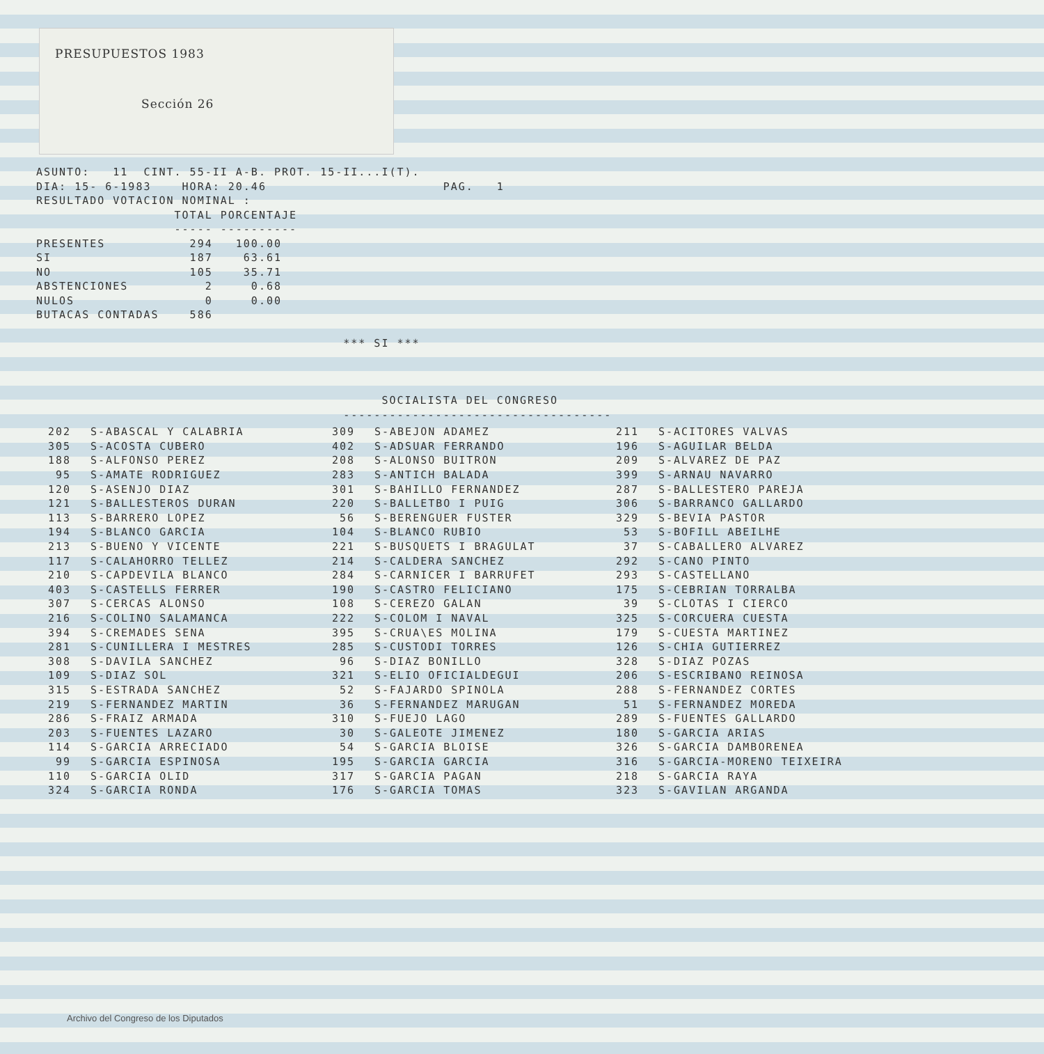PRESUPUESTOS 1983
Sección 26
ASUNTO: 11 CINT. 55-II A-B. PROT. 15-II...I(T). DIA: 15- 6-1983 HORA: 20.46 PAG. 1 RESULTADO VOTACION NOMINAL : TOTAL PORCENTAJE ----- ---------- PRESENTES 294 100.00 SI 187 63.61 NO 105 35.71 ABSTENCIONES 2 0.68 NULOS 0 0.00 BUTACAS CONTADAS 586 *** SI *** SOCIALISTA DEL CONGRESO -----------------------------------
| 202 | S-ABASCAL Y CALABRIA | 309 | S-ABEJON ADAMEZ | 211 | S-ACITORES VALVAS |
| 305 | S-ACOSTA CUBERO | 402 | S-ADSUAR FERRANDO | 196 | S-AGUILAR BELDA |
| 188 | S-ALFONSO PEREZ | 208 | S-ALONSO BUITRON | 209 | S-ALVAREZ DE PAZ |
| 95 | S-AMATE RODRIGUEZ | 283 | S-ANTICH BALADA | 399 | S-ARNAU NAVARRO |
| 120 | S-ASENJO DIAZ | 301 | S-BAHILLO FERNANDEZ | 287 | S-BALLESTERO PAREJA |
| 121 | S-BALLESTEROS DURAN | 220 | S-BALLETBO I PUIG | 306 | S-BARRANCO GALLARDO |
| 113 | S-BARRERO LOPEZ | 56 | S-BERENGUER FUSTER | 329 | S-BEVIA PASTOR |
| 194 | S-BLANCO GARCIA | 104 | S-BLANCO RUBIO | 53 | S-BOFILL ABEILHE |
| 213 | S-BUENO Y VICENTE | 221 | S-BUSQUETS I BRAGULAT | 37 | S-CABALLERO ALVAREZ |
| 117 | S-CALAHORRO TELLEZ | 214 | S-CALDERA SANCHEZ | 292 | S-CANO PINTO |
| 210 | S-CAPDEVILA BLANCO | 284 | S-CARNICER I BARRUFET | 293 | S-CASTELLANO |
| 403 | S-CASTELLS FERRER | 190 | S-CASTRO FELICIANO | 175 | S-CEBRIAN TORRALBA |
| 307 | S-CERCAS ALONSO | 108 | S-CEREZO GALAN | 39 | S-CLOTAS I CIERCO |
| 216 | S-COLINO SALAMANCA | 222 | S-COLOM I NAVAL | 325 | S-CORCUERA CUESTA |
| 394 | S-CREMADES SENA | 395 | S-CRUA\ES MOLINA | 179 | S-CUESTA MARTINEZ |
| 281 | S-CUNILLERA I MESTRES | 285 | S-CUSTODI TORRES | 126 | S-CHIA GUTIERREZ |
| 308 | S-DAVILA SANCHEZ | 96 | S-DIAZ BONILLO | 328 | S-DIAZ POZAS |
| 109 | S-DIAZ SOL | 321 | S-ELIO OFICIALDEGUI | 206 | S-ESCRIBANO REINOSA |
| 315 | S-ESTRADA SANCHEZ | 52 | S-FAJARDO SPINOLA | 288 | S-FERNANDEZ CORTES |
| 219 | S-FERNANDEZ MARTIN | 36 | S-FERNANDEZ MARUGAN | 51 | S-FERNANDEZ MOREDA |
| 286 | S-FRAIZ ARMADA | 310 | S-FUEJO LAGO | 289 | S-FUENTES GALLARDO |
| 203 | S-FUENTES LAZARO | 30 | S-GALEOTE JIMENEZ | 180 | S-GARCIA ARIAS |
| 114 | S-GARCIA ARRECIADO | 54 | S-GARCIA BLOISE | 326 | S-GARCIA DAMBORENEA |
| 99 | S-GARCIA ESPINOSA | 195 | S-GARCIA GARCIA | 316 | S-GARCIA-MORENO TEIXEIRA |
| 110 | S-GARCIA OLID | 317 | S-GARCIA PAGAN | 218 | S-GARCIA RAYA |
| 324 | S-GARCIA RONDA | 176 | S-GARCIA TOMAS | 323 | S-GAVILAN ARGANDA |
Archivo del Congreso de los Diputados